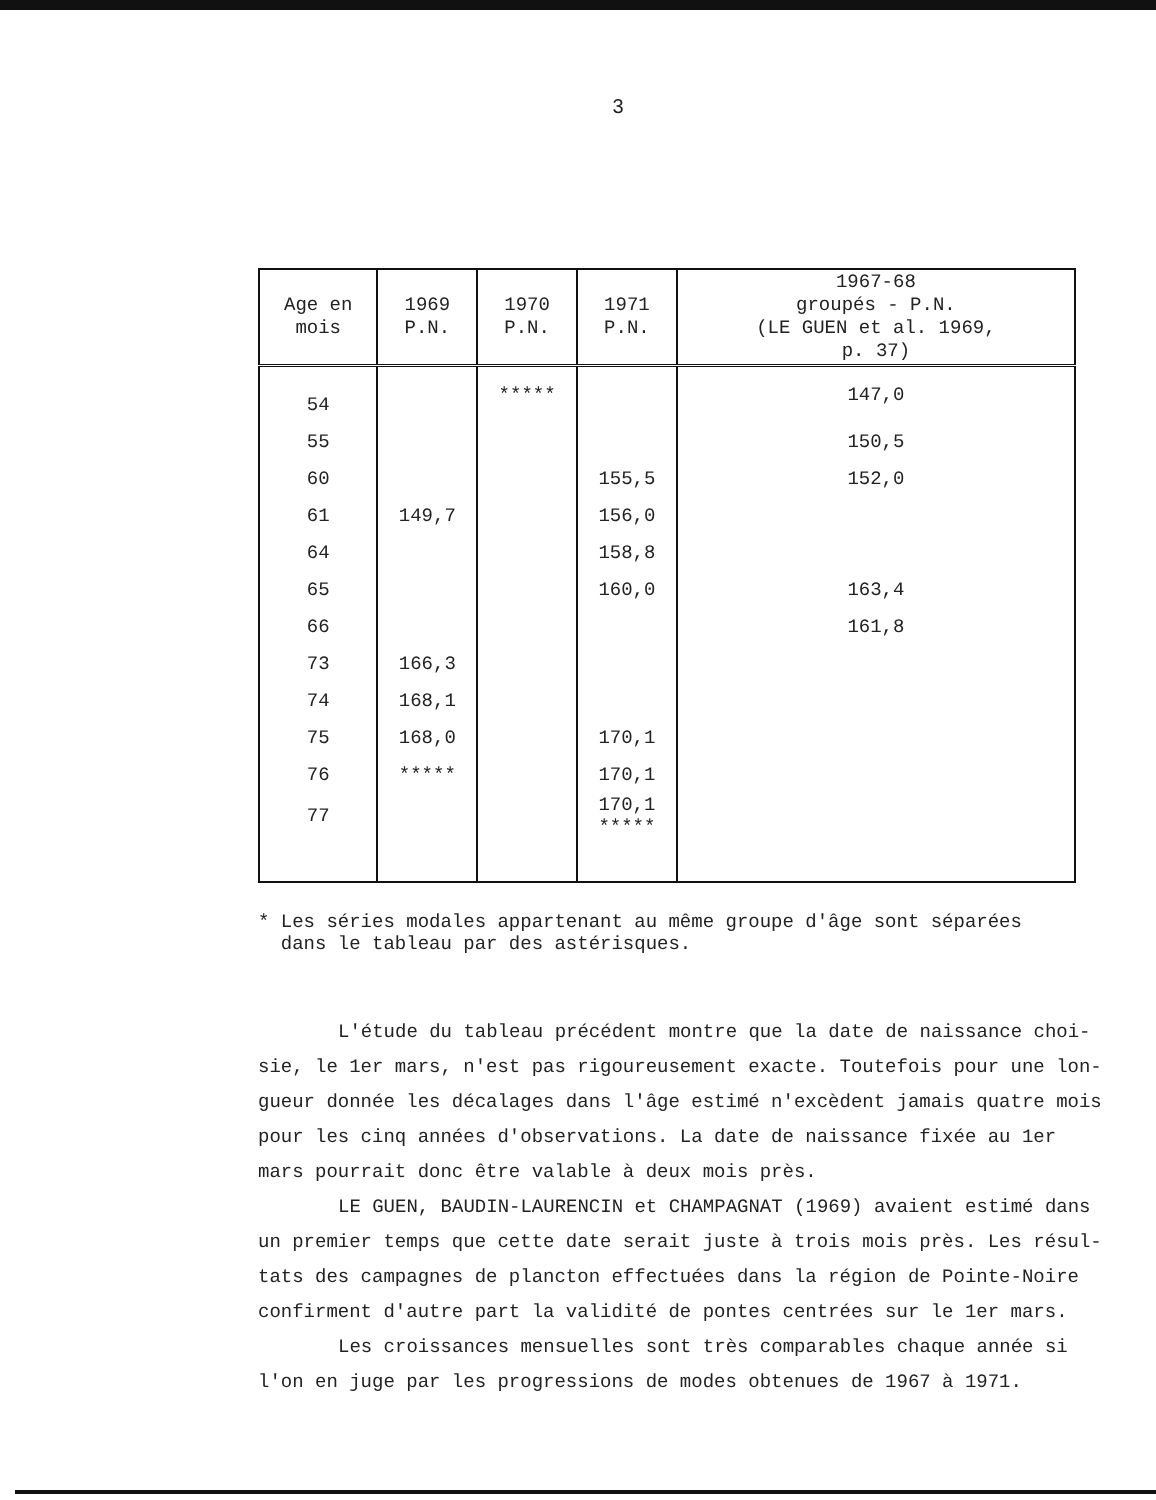3
| Age en mois | 1969 P.N. | 1970 P.N. | 1971 P.N. | 1967-68 groupés - P.N. (LE GUEN et al. 1969, p. 37) |
| --- | --- | --- | --- | --- |
| 54 | | ***** | | 147,0 |
| 55 | | | | 150,5 |
| 60 | | | 155,5 | 152,0 |
| 61 | 149,7 | | 156,0 | |
| 64 | | | 158,8 | |
| 65 | | | 160,0 | 163,4 |
| 66 | | | | 161,8 |
| 73 | 166,3 | | | |
| 74 | 168,1 | | | |
| 75 | 168,0 | | 170,1 | |
| 76 | ***** | | 170,1 | |
| 77 | | | 170,1 ***** | |
* Les séries modales appartenant au même groupe d'âge sont séparées
dans le tableau par des astérisques.
L'étude du tableau précédent montre que la date de naissance choi- sie, le 1er mars, n'est pas rigoureusement exacte. Toutefois pour une lon- gueur donnée les décalages dans l'âge estimé n'excèdent jamais quatre mois pour les cinq années d'observations. La date de naissance fixée au 1er mars pourrait donc être valable à deux mois près.
LE GUEN, BAUDIN-LAURENCIN et CHAMPAGNAT (1969) avaient estimé dans un premier temps que cette date serait juste à trois mois près. Les résul- tats des campagnes de plancton effectuées dans la région de Pointe-Noire confirment d'autre part la validité de pontes centrées sur le 1er mars.
Les croissances mensuelles sont très comparables chaque année si l'on en juge par les progressions de modes obtenues de 1967 à 1971.